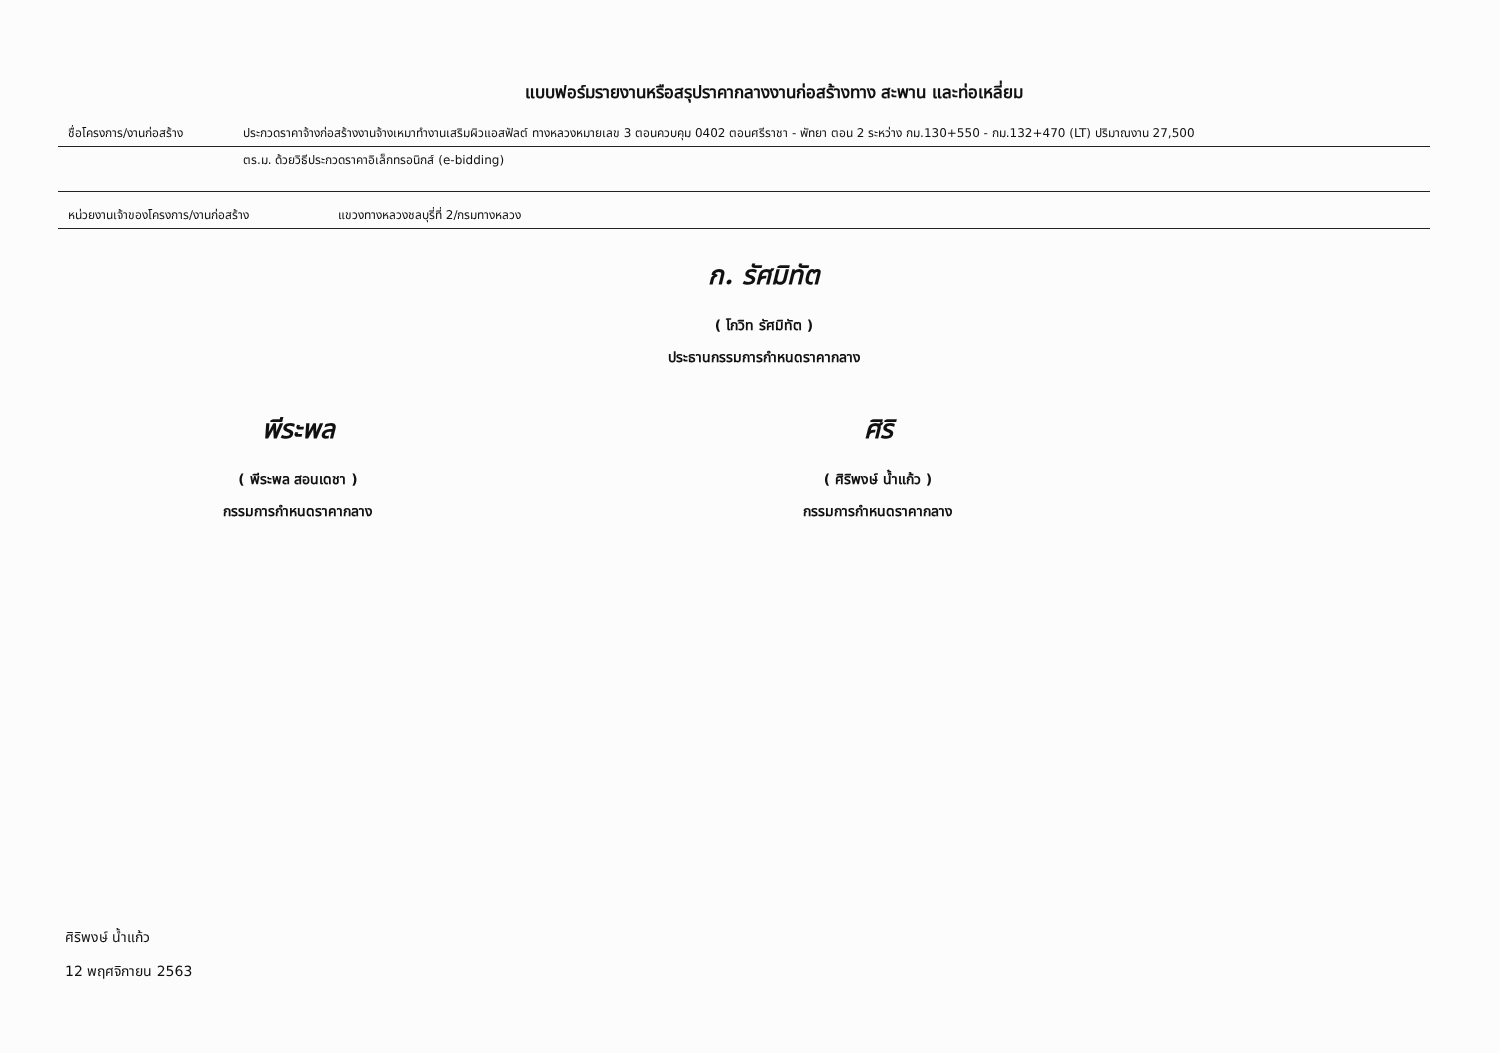แบบฟอร์มรายงานหรือสรุปราคากลางงานก่อสร้างทาง สะพาน และท่อเหลี่ยม
ชื่อโครงการ/งานก่อสร้าง ประกวดราคาจ้างก่อสร้างงานจ้างเหมาทำงานเสริมผิวแอสฟัลต์ ทางหลวงหมายเลข 3 ตอนควบคุม 0402 ตอนศรีราชา - พัทยา ตอน 2 ระหว่าง กม.130+550 - กม.132+470 (LT) ปริมาณงาน 27,500
ตร.ม. ด้วยวิธีประกวดราคาอิเล็กทรอนิกส์ (e-bidding)
หน่วยงานเจ้าของโครงการ/งานก่อสร้าง แขวงทางหลวงชลบุรี่ที่ 2/กรมทางหลวง
ก. รัศมิทัต
( โกวิท รัศมิทัต )
ประธานกรรมการกำหนดราคากลาง
พีระพล
( พีระพล สอนเดชา )
กรรมการกำหนดราคากลาง
ศิริ
( ศิริพงษ์ น้ำแก้ว )
กรรมการกำหนดราคากลาง
ศิริพงษ์ น้ำแก้ว
12 พฤศจิกายน 2563